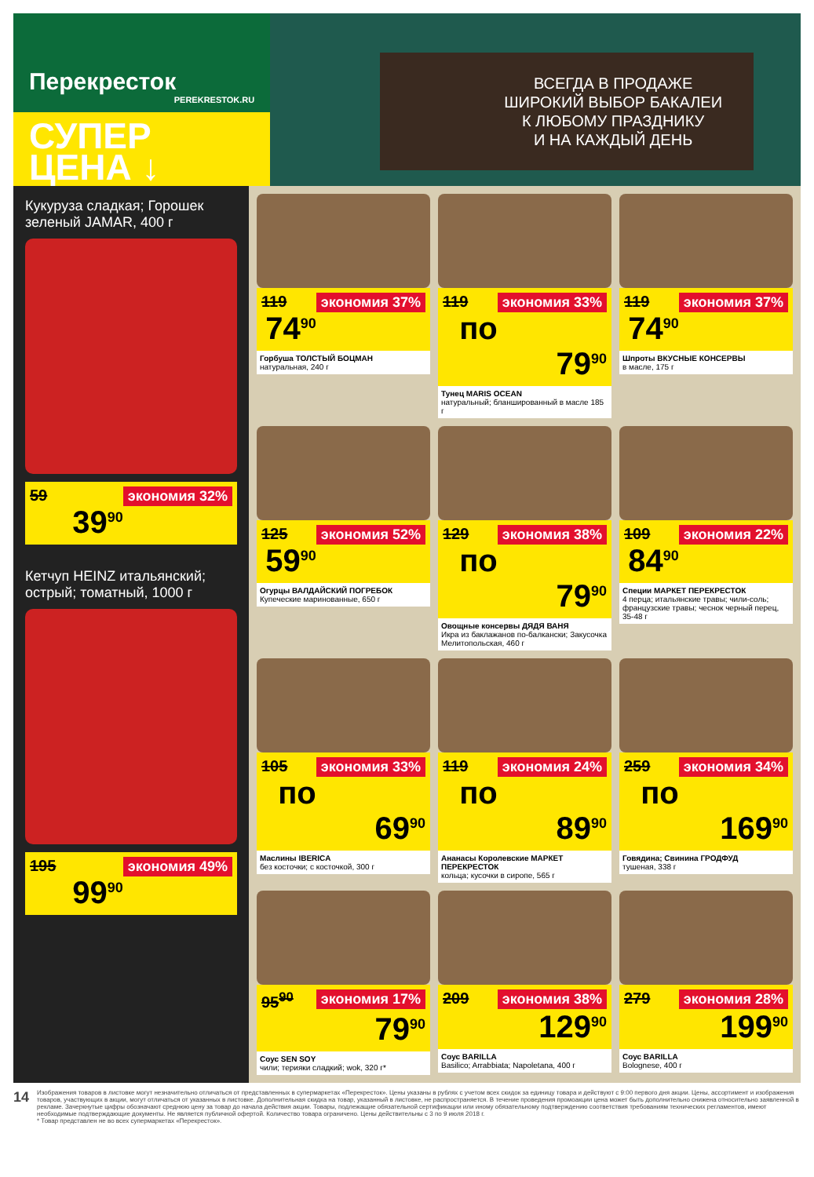Перекресток
PEREKRESTOK.RU
СУПЕР
ЦЕНА ↓
ВСЕГДА В ПРОДАЖЕ
ШИРОКИЙ ВЫБОР БАКАЛЕИ
К ЛЮБОМУ ПРАЗДНИКУ
И НА КАЖДЫЙ ДЕНЬ
Кукуруза сладкая; Горошек зеленый JAMAR, 400 г
59 экономия 32%
39<sup>90</sup>
Кетчуп HEINZ итальянский; острый; томатный, 1000 г
195 экономия 49%
99<sup>90</sup>
119 экономия 37%
74<sup>90</sup>
Горбуша ТОЛСТЫЙ БОЦМАН
натуральная, 240 г
119 экономия 33%
по 79<sup>90</sup>
Тунец MARIS OCEAN
натуральный; бланшированный в масле 185 г
119 экономия 37%
74<sup>90</sup>
Шпроты ВКУСНЫЕ КОНСЕРВЫ
в масле, 175 г
125 экономия 52%
59<sup>90</sup>
Огурцы ВАЛДАЙСКИЙ ПОГРЕБОК
Купеческие маринованные, 650 г
129 экономия 38%
по 79<sup>90</sup>
Овощные консервы ДЯДЯ ВАНЯ
Икра из баклажанов по-балкански; Закусочка Мелитопольская, 460 г
109 экономия 22%
84<sup>90</sup>
Специи МАРКЕТ ПЕРЕКРЕСТОК
4 перца; итальянские травы; чили-соль; французские травы; чеснок черный перец, 35-48 г
105 экономия 33%
по 69<sup>90</sup>
Маслины IBERICA
без косточки; с косточкой, 300 г
119 экономия 24%
по 89<sup>90</sup>
Ананасы Королевские МАРКЕТ ПЕРЕКРЕСТОК
кольца; кусочки в сиропе, 565 г
259 экономия 34%
по 169<sup>90</sup>
Говядина; Свинина ГРОДФУД
тушеная, 338 г
95<sup>90</sup> экономия 17%
79<sup>90</sup>
Соус SEN SOY
чили; терияки сладкий; wok, 320 г*
209 экономия 38%
129<sup>90</sup>
Соус BARILLA
Basilico; Arrabbiata; Napoletana, 400 г
279 экономия 28%
199<sup>90</sup>
Соус BARILLA
Bolognese, 400 г
14
Изображения товаров в листовке могут незначительно отличаться от представленных в супермаркетах «Перекресток». Цены указаны в рублях с учетом всех скидок за единицу товара и действуют с 9:00 первого дня акции. Цены, ассортимент и изображения товаров, участвующих в акции, могут отличаться от указанных в листовке. Дополнительная скидка на товар, указанный в листовке, не распространяется. В течение проведения промоакции цена может быть дополнительно снижена относительно заявленной в рекламе. Зачеркнутые цифры обозначают среднюю цену за товар до начала действия акции. Товары, подлежащие обязательной сертификации или иному обязательному подтверждению соответствия требованиям технических регламентов, имеют необходимые подтверждающие документы. Не является публичной офертой. Количество товара ограничено. Цены действительны с 3 по 9 июля 2018 г.
* Товар представлен не во всех супермаркетах «Перекресток».